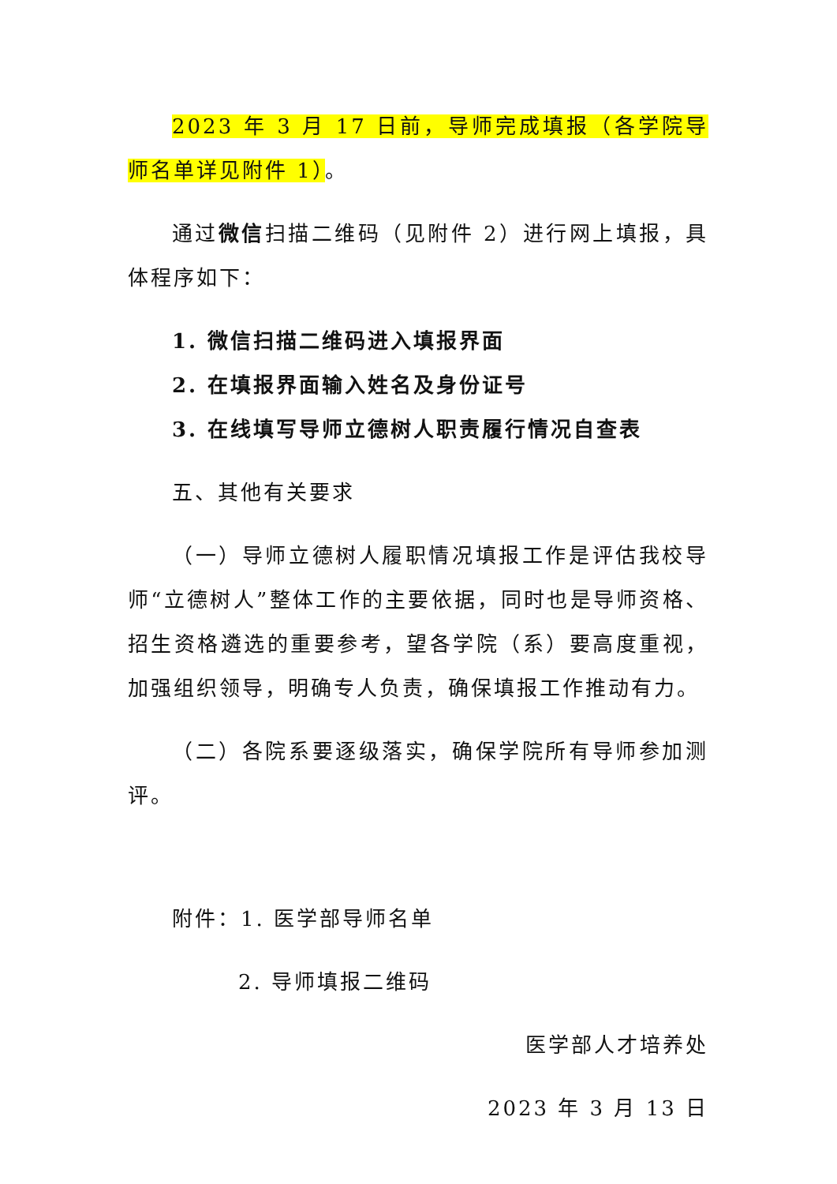2023 年 3 月 17 日前，导师完成填报（各学院导师名单详见附件 1）。
通过微信扫描二维码（见附件 2）进行网上填报，具体程序如下：
1. 微信扫描二维码进入填报界面
2. 在填报界面输入姓名及身份证号
3. 在线填写导师立德树人职责履行情况自查表
五、其他有关要求
（一）导师立德树人履职情况填报工作是评估我校导师“立德树人”整体工作的主要依据，同时也是导师资格、招生资格遴选的重要参考，望各学院（系）要高度重视，加强组织领导，明确专人负责，确保填报工作推动有力。
（二）各院系要逐级落实，确保学院所有导师参加测评。
附件：1. 医学部导师名单
2. 导师填报二维码
医学部人才培养处
2023 年 3 月 13 日